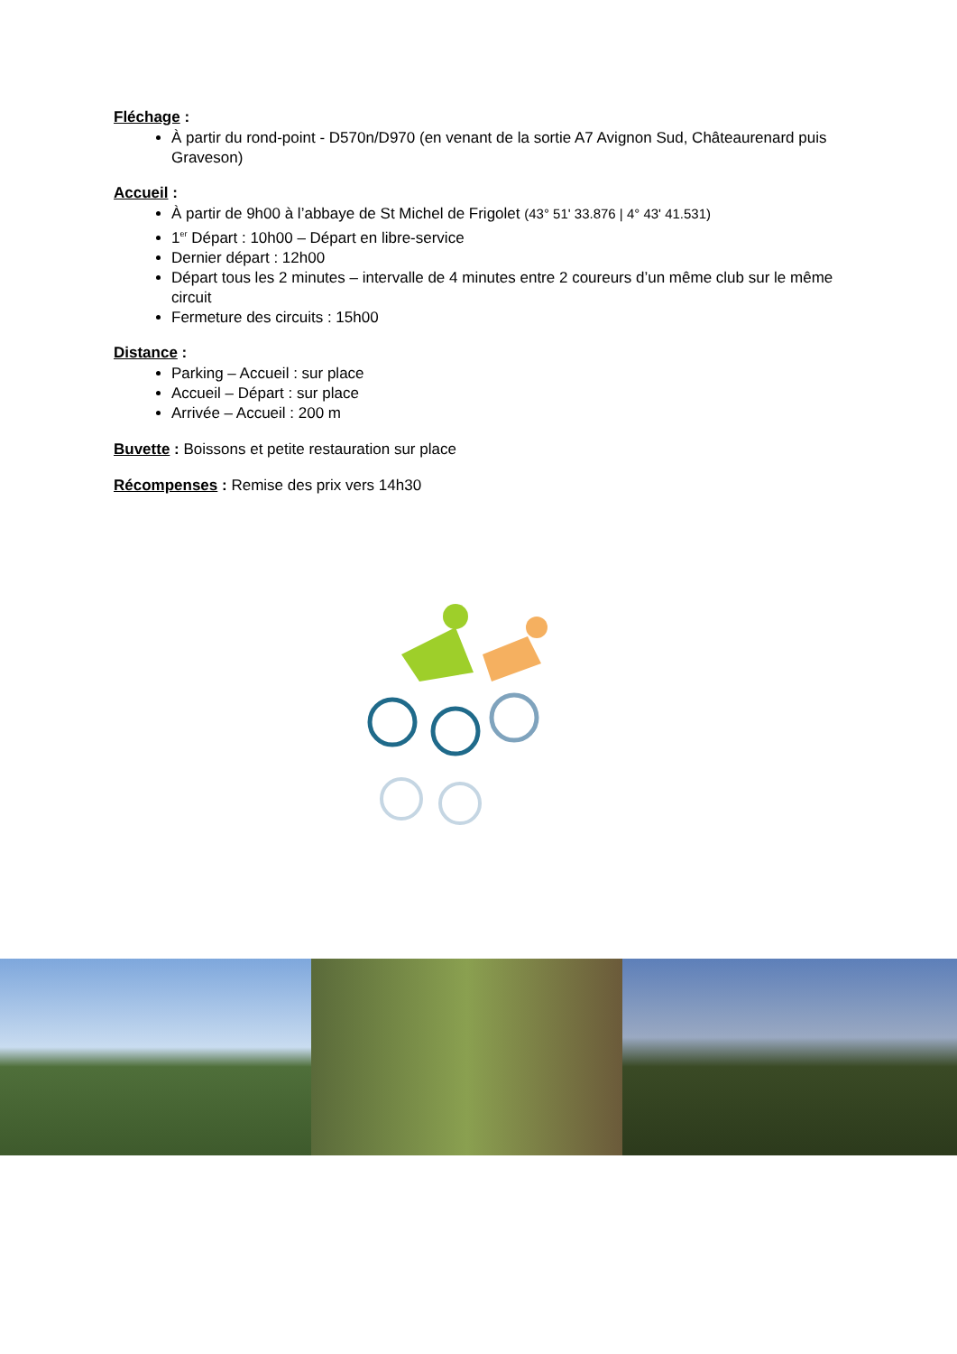Fléchage :
À partir du rond-point - D570n/D970 (en venant de la sortie A7 Avignon Sud, Châteaurenard puis Graveson)
Accueil :
À partir de 9h00 à l’abbaye de St Michel de Frigolet (43° 51' 33.876 | 4° 43' 41.531)
1<sup>er</sup> Départ : 10h00 – Départ en libre-service
Dernier départ : 12h00
Départ tous les 2 minutes – intervalle de 4 minutes entre 2 coureurs d’un même club sur le même circuit
Fermeture des circuits : 15h00
Distance :
Parking – Accueil : sur place
Accueil – Départ : sur place
Arrivée – Accueil : 200 m
Buvette : Boissons et petite restauration sur place
Récompenses : Remise des prix vers 14h30